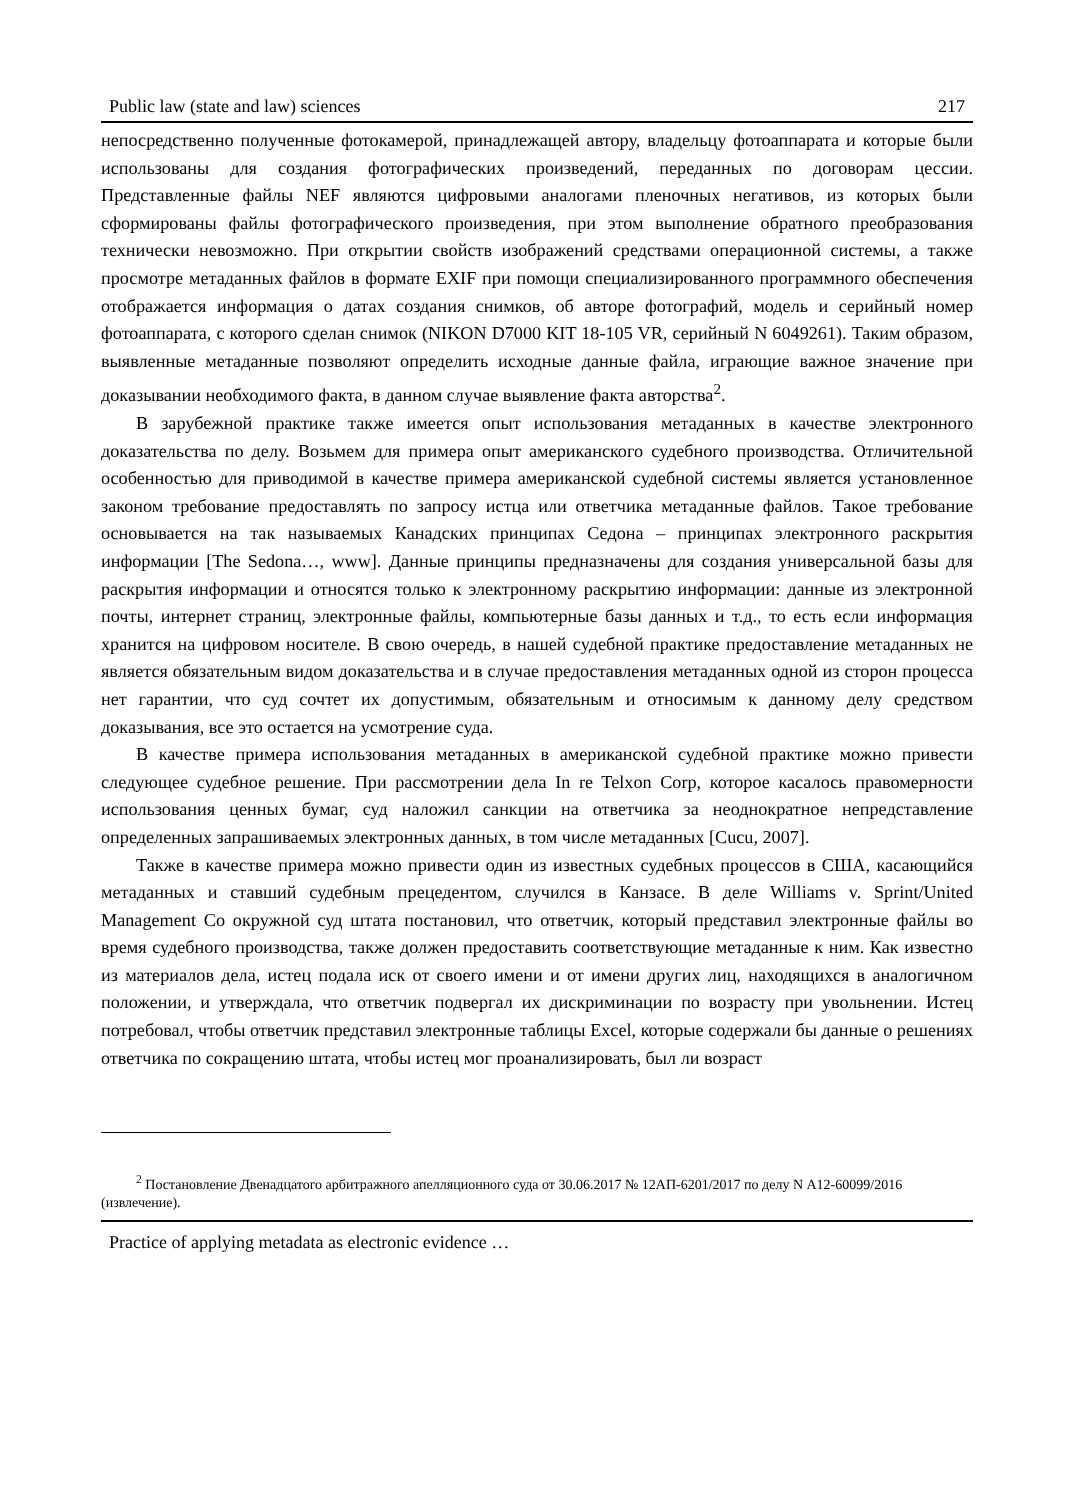Public law (state and law) sciences 217
непосредственно полученные фотокамерой, принадлежащей автору, владельцу фотоаппарата и которые были использованы для создания фотографических произведений, переданных по договорам цессии. Представленные файлы NEF являются цифровыми аналогами пленочных негативов, из которых были сформированы файлы фотографического произведения, при этом выполнение обратного преобразования технически невозможно. При открытии свойств изображений средствами операционной системы, а также просмотре метаданных файлов в формате EXIF при помощи специализированного программного обеспечения отображается информация о датах создания снимков, об авторе фотографий, модель и серийный номер фотоаппарата, с которого сделан снимок (NIKON D7000 KIT 18-105 VR, серийный N 6049261). Таким образом, выявленные метаданные позволяют определить исходные данные файла, играющие важное значение при доказывании необходимого факта, в данном случае выявление факта авторства<sup>2</sup>.
В зарубежной практике также имеется опыт использования метаданных в качестве электронного доказательства по делу. Возьмем для примера опыт американского судебного производства. Отличительной особенностью для приводимой в качестве примера американской судебной системы является установленное законом требование предоставлять по запросу истца или ответчика метаданные файлов. Такое требование основывается на так называемых Канадских принципах Седона – принципах электронного раскрытия информации [The Sedona…, www]. Данные принципы предназначены для создания универсальной базы для раскрытия информации и относятся только к электронному раскрытию информации: данные из электронной почты, интернет страниц, электронные файлы, компьютерные базы данных и т.д., то есть если информация хранится на цифровом носителе. В свою очередь, в нашей судебной практике предоставление метаданных не является обязательным видом доказательства и в случае предоставления метаданных одной из сторон процесса нет гарантии, что суд сочтет их допустимым, обязательным и относимым к данному делу средством доказывания, все это остается на усмотрение суда.
В качестве примера использования метаданных в американской судебной практике можно привести следующее судебное решение. При рассмотрении дела In re Telxon Corp, которое касалось правомерности использования ценных бумаг, суд наложил санкции на ответчика за неоднократное непредставление определенных запрашиваемых электронных данных, в том числе метаданных [Cucu, 2007].
Также в качестве примера можно привести один из известных судебных процессов в США, касающийся метаданных и ставший судебным прецедентом, случился в Канзасе. В деле Williams v. Sprint/United Management Co окружной суд штата постановил, что ответчик, который представил электронные файлы во время судебного производства, также должен предоставить соответствующие метаданные к ним. Как известно из материалов дела, истец подала иск от своего имени и от имени других лиц, находящихся в аналогичном положении, и утверждала, что ответчик подвергал их дискриминации по возрасту при увольнении. Истец потребовал, чтобы ответчик представил электронные таблицы Excel, которые содержали бы данные о решениях ответчика по сокращению штата, чтобы истец мог проанализировать, был ли возраст
<sup>2</sup> Постановление Двенадцатого арбитражного апелляционного суда от 30.06.2017 № 12АП-6201/2017 по делу N А12-60099/2016 (извлечение).
Practice of applying metadata as electronic evidence …